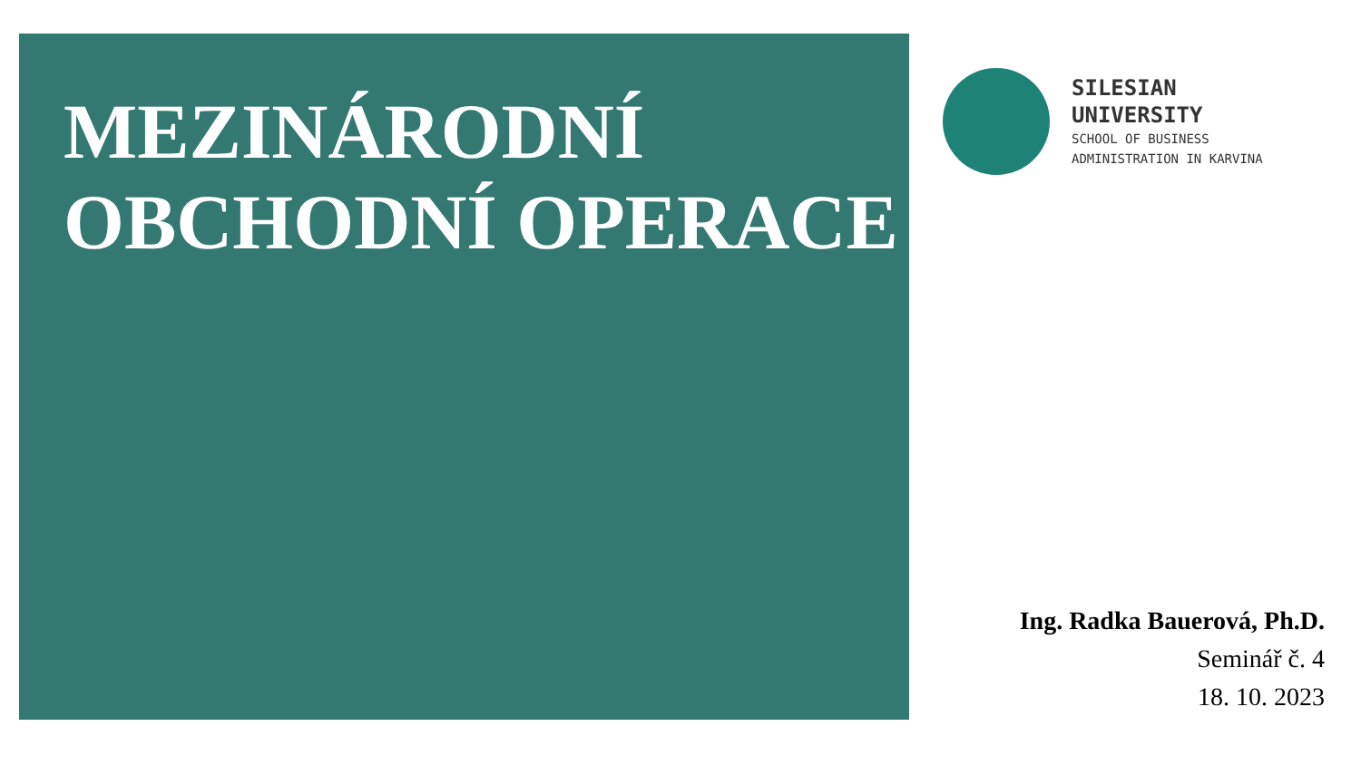MEZINÁRODNÍ OBCHODNÍ OPERACE
SILESIAN
UNIVERSITY
SCHOOL OF BUSINESS
ADMINISTRATION IN KARVINA
Ing. Radka Bauerová, Ph.D.
Seminář č. 4
18. 10. 2023